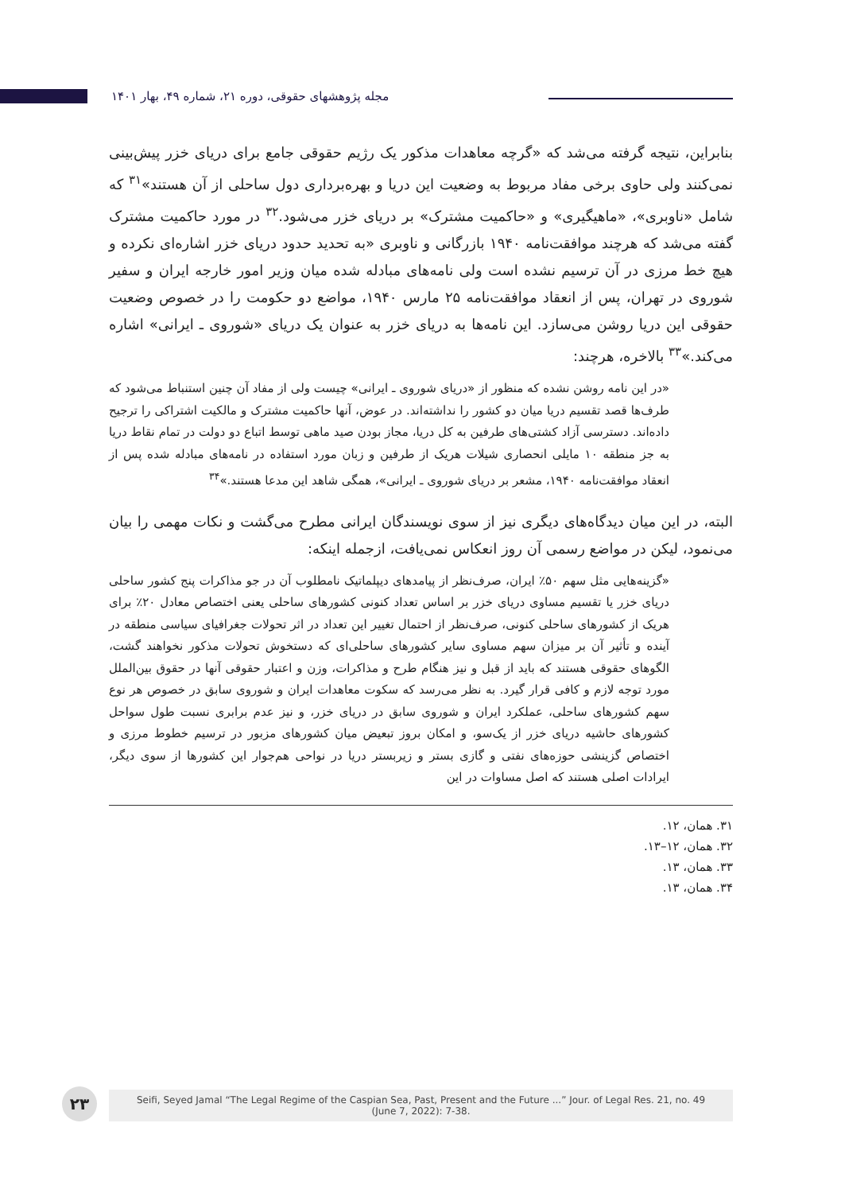مجله پژوهشهای حقوقی، دوره ۲۱، شماره ۴۹، بهار ۱۴۰۱
بنابراین، نتیجه گرفته می‌شد که «گرچه معاهدات مذکور یک رژیم حقوقی جامع برای دریای خزر پیش‌بینی نمی‌کنند ولی حاوی برخی مفاد مربوط به وضعیت این دریا و بهره‌برداری دول ساحلی از آن هستند»<sup>۳۱</sup> که شامل «ناوبری»، «ماهیگیری» و «حاکمیت مشترک» بر دریای خزر می‌شود.<sup>۳۲</sup> در مورد حاکمیت مشترک گفته می‌شد که هرچند موافقت‌نامه ۱۹۴۰ بازرگانی و ناوبری «به تحدید حدود دریای خزر اشاره‌ای نکرده و هیچ خط مرزی در آن ترسیم نشده است ولی نامه‌های مبادله شده میان وزیر امور خارجه ایران و سفیر شوروی در تهران، پس از انعقاد موافقت‌نامه ۲۵ مارس ۱۹۴۰، مواضع دو حکومت را در خصوص وضعیت حقوقی این دریا روشن می‌سازد. این نامه‌ها به دریای خزر به عنوان یک دریای «شوروی ـ ایرانی» اشاره می‌کند.»<sup>۳۳</sup> بالاخره، هرچند:
«در این نامه روشن نشده که منظور از «دریای شوروی ـ ایرانی» چیست ولی از مفاد آن چنین استنباط می‌شود که طرف‌ها قصد تقسیم دریا میان دو کشور را نداشته‌اند. در عوض، آنها حاکمیت مشترک و مالکیت اشتراکی را ترجیح داده‌اند. دسترسی آزاد کشتی‌های طرفین به کل دریا، مجاز بودن صید ماهی توسط اتباع دو دولت در تمام نقاط دریا به جز منطقه ۱۰ مایلی انحصاری شیلات هریک از طرفین و زبان مورد استفاده در نامه‌های مبادله شده پس از انعقاد موافقت‌نامه ۱۹۴۰، مشعر بر دریای شوروی ـ ایرانی»، همگی شاهد این مدعا هستند.»<sup>۳۴</sup>
البته، در این میان دیدگاه‌های دیگری نیز از سوی نویسندگان ایرانی مطرح می‌گشت و نکات مهمی را بیان می‌نمود، لیکن در مواضع رسمی آن روز انعکاس نمی‌یافت، ازجمله اینکه:
«گزینه‌هایی مثل سهم ۵۰٪ ایران، صرف‌نظر از پیامدهای دیپلماتیک نامطلوب آن در جو مذاکرات پنج کشور ساحلی دریای خزر یا تقسیم مساوی دریای خزر بر اساس تعداد کنونی کشورهای ساحلی یعنی اختصاص معادل ۲۰٪ برای هریک از کشورهای ساحلی کنونی، صرف‌نظر از احتمال تغییر این تعداد در اثر تحولات جغرافیای سیاسی منطقه در آینده و تأثیر آن بر میزان سهم مساوی سایر کشورهای ساحلی‌ای که دستخوش تحولات مذکور نخواهند گشت، الگوهای حقوقی هستند که باید از قبل و نیز هنگام طرح و مذاکرات، وزن و اعتبار حقوقی آنها در حقوق بین‌الملل مورد توجه لازم و کافی قرار گیرد. به نظر می‌رسد که سکوت معاهدات ایران و شوروی سابق در خصوص هر نوع سهم کشورهای ساحلی، عملکرد ایران و شوروی سابق در دریای خزر، و نیز عدم برابری نسبت طول سواحل کشورهای حاشیه دریای خزر از یک‌سو، و امکان بروز تبعیض میان کشورهای مزبور در ترسیم خطوط مرزی و اختصاص گزینشی حوزه‌های نفتی و گازی بستر و زیربستر دریا در نواحی هم‌جوار این کشورها از سوی دیگر، ایرادات اصلی هستند که اصل مساوات در این
۳۱. همان، ۱۲.
۳۲. همان، ۱۲–۱۳.
۳۳. همان، ۱۳.
۳۴. همان، ۱۳.
۲۳
Seifi, Seyed Jamal “The Legal Regime of the Caspian Sea, Past, Present and the Future ...” Jour. of Legal Res. 21, no. 49
(June 7, 2022): 7-38.